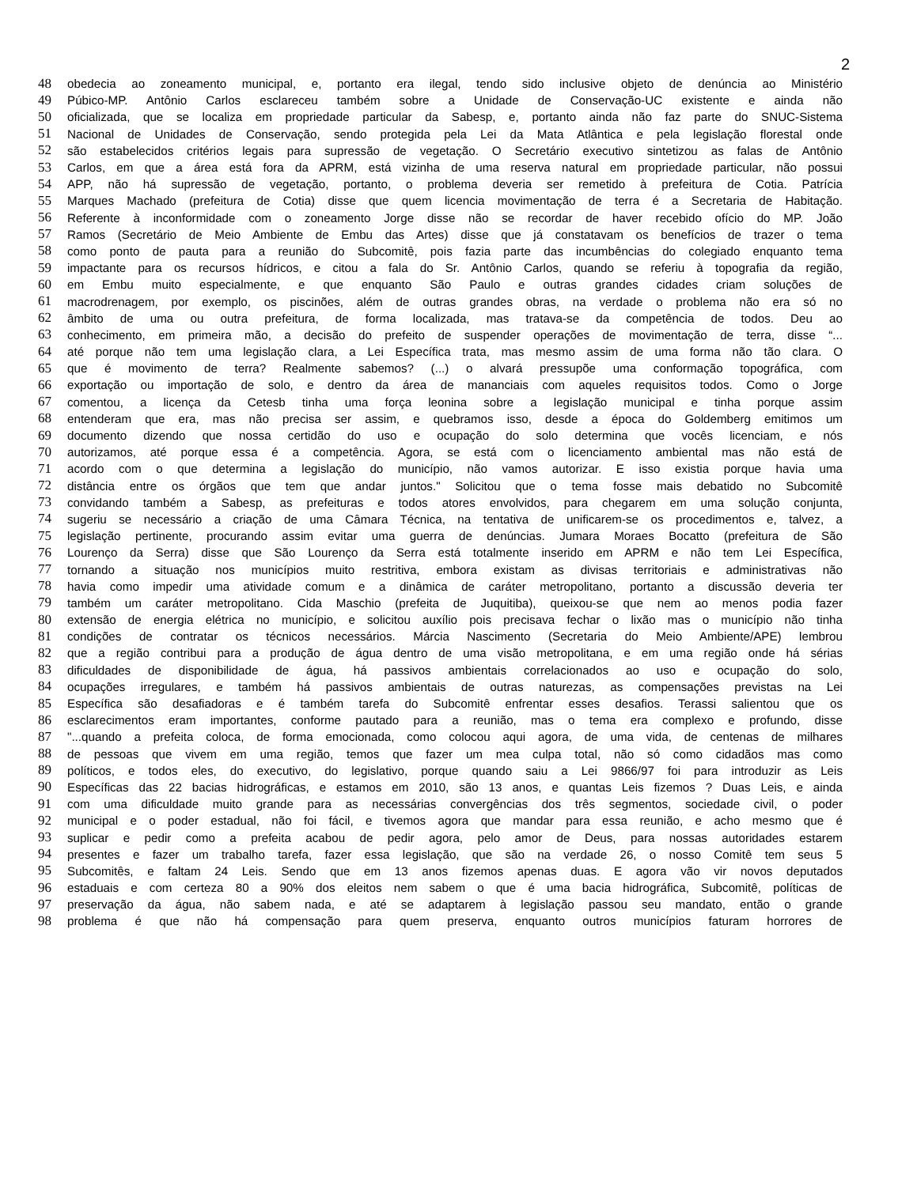2
48 obedecia ao zoneamento municipal, e, portanto era ilegal, tendo sido inclusive objeto de denúncia ao Ministério
49 Púbico-MP. Antônio Carlos esclareceu também sobre a Unidade de Conservação-UC existente e ainda não
50 oficializada, que se localiza em propriedade particular da Sabesp, e, portanto ainda não faz parte do SNUC-Sistema
51 Nacional de Unidades de Conservação, sendo protegida pela Lei da Mata Atlântica e pela legislação florestal onde
52 são estabelecidos critérios legais para supressão de vegetação. O Secretário executivo sintetizou as falas de Antônio
53 Carlos, em que a área está fora da APRM, está vizinha de uma reserva natural em propriedade particular, não possui
54 APP, não há supressão de vegetação, portanto, o problema deveria ser remetido à prefeitura de Cotia. Patrícia
55 Marques Machado (prefeitura de Cotia) disse que quem licencia movimentação de terra é a Secretaria de Habitação.
56 Referente à inconformidade com o zoneamento Jorge disse não se recordar de haver recebido ofício do MP. João
57 Ramos (Secretário de Meio Ambiente de Embu das Artes) disse que já constatavam os benefícios de trazer o tema
58 como ponto de pauta para a reunião do Subcomitê, pois fazia parte das incumbências do colegiado enquanto tema
59 impactante para os recursos hídricos, e citou a fala do Sr. Antônio Carlos, quando se referiu à topografia da região,
60 em Embu muito especialmente, e que enquanto São Paulo e outras grandes cidades criam soluções de
61 macrodrenagem, por exemplo, os piscinões, além de outras grandes obras, na verdade o problema não era só no
62 âmbito de uma ou outra prefeitura, de forma localizada, mas tratava-se da competência de todos. Deu ao
63 conhecimento, em primeira mão, a decisão do prefeito de suspender operações de movimentação de terra, disse “...
64 até porque não tem uma legislação clara, a Lei Específica trata, mas mesmo assim de uma forma não tão clara. O
65 que é movimento de terra? Realmente sabemos? (...) o alvará pressupõe uma conformação topográfica, com
66 exportação ou importação de solo, e dentro da área de mananciais com aqueles requisitos todos. Como o Jorge
67 comentou, a licença da Cetesb tinha uma força leonina sobre a legislação municipal e tinha porque assim
68 entenderam que era, mas não precisa ser assim, e quebramos isso, desde a época do Goldemberg emitimos um
69 documento dizendo que nossa certidão do uso e ocupação do solo determina que vocês licenciam, e nós
70 autorizamos, até porque essa é a competência. Agora, se está com o licenciamento ambiental mas não está de
71 acordo com o que determina a legislação do município, não vamos autorizar. E isso existia porque havia uma
72 distância entre os órgãos que tem que andar juntos." Solicitou que o tema fosse mais debatido no Subcomitê
73 convidando também a Sabesp, as prefeituras e todos atores envolvidos, para chegarem em uma solução conjunta,
74 sugeriu se necessário a criação de uma Câmara Técnica, na tentativa de unificarem-se os procedimentos e, talvez, a
75 legislação pertinente, procurando assim evitar uma guerra de denúncias. Jumara Moraes Bocatto (prefeitura de São
76 Lourenço da Serra) disse que São Lourenço da Serra está totalmente inserido em APRM e não tem Lei Específica,
77 tornando a situação nos municípios muito restritiva, embora existam as divisas territoriais e administrativas não
78 havia como impedir uma atividade comum e a dinâmica de caráter metropolitano, portanto a discussão deveria ter
79 também um caráter metropolitano. Cida Maschio (prefeita de Juquitiba), queixou-se que nem ao menos podia fazer
80 extensão de energia elétrica no município, e solicitou auxílio pois precisava fechar o lixão mas o município não tinha
81 condições de contratar os técnicos necessários. Márcia Nascimento (Secretaria do Meio Ambiente/APE) lembrou
82 que a região contribui para a produção de água dentro de uma visão metropolitana, e em uma região onde há sérias
83 dificuldades de disponibilidade de água, há passivos ambientais correlacionados ao uso e ocupação do solo,
84 ocupações irregulares, e também há passivos ambientais de outras naturezas, as compensações previstas na Lei
85 Específica são desafiadoras e é também tarefa do Subcomitê enfrentar esses desafios. Terassi salientou que os
86 esclarecimentos eram importantes, conforme pautado para a reunião, mas o tema era complexo e profundo, disse
87 "...quando a prefeita coloca, de forma emocionada, como colocou aqui agora, de uma vida, de centenas de milhares
88 de pessoas que vivem em uma região, temos que fazer um mea culpa total, não só como cidadãos mas como
89 políticos, e todos eles, do executivo, do legislativo, porque quando saiu a Lei 9866/97 foi para introduzir as Leis
90 Específicas das 22 bacias hidrográficas, e estamos em 2010, são 13 anos, e quantas Leis fizemos ? Duas Leis, e ainda
91 com uma dificuldade muito grande para as necessárias convergências dos três segmentos, sociedade civil, o poder
92 municipal e o poder estadual, não foi fácil, e tivemos agora que mandar para essa reunião, e acho mesmo que é
93 suplicar e pedir como a prefeita acabou de pedir agora, pelo amor de Deus, para nossas autoridades estarem
94 presentes e fazer um trabalho tarefa, fazer essa legislação, que são na verdade 26, o nosso Comitê tem seus 5
95 Subcomitês, e faltam 24 Leis. Sendo que em 13 anos fizemos apenas duas. E agora vão vir novos deputados
96 estaduais e com certeza 80 a 90% dos eleitos nem sabem o que é uma bacia hidrográfica, Subcomitê, políticas de
97 preservação da água, não sabem nada, e até se adaptarem à legislação passou seu mandato, então o grande
98 problema é que não há compensação para quem preserva, enquanto outros municípios faturam horrores de